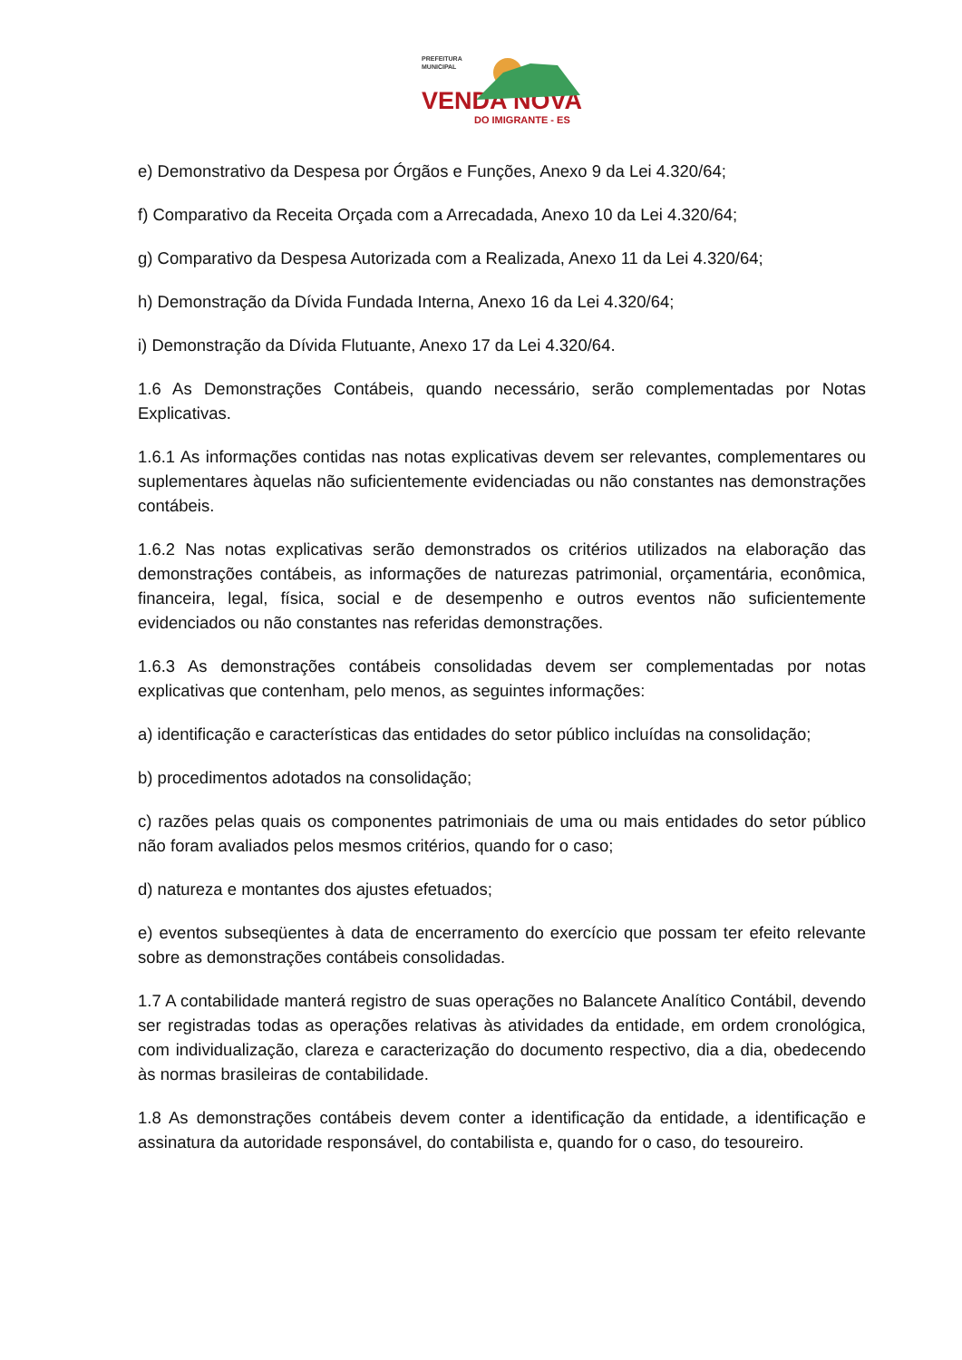PREFEITURA
MUNICIPAL
VENDA NOVA
DO IMIGRANTE - ES
e) Demonstrativo da Despesa por Órgãos e Funções, Anexo 9 da Lei 4.320/64;
f) Comparativo da Receita Orçada com a Arrecadada, Anexo 10 da Lei 4.320/64;
g) Comparativo da Despesa Autorizada com a Realizada, Anexo 11 da Lei 4.320/64;
h) Demonstração da Dívida Fundada Interna, Anexo 16 da Lei 4.320/64;
i) Demonstração da Dívida Flutuante, Anexo 17 da Lei 4.320/64.
1.6 As Demonstrações Contábeis, quando necessário, serão complementadas por Notas Explicativas.
1.6.1 As informações contidas nas notas explicativas devem ser relevantes, complementares ou suplementares àquelas não suficientemente evidenciadas ou não constantes nas demonstrações contábeis.
1.6.2 Nas notas explicativas serão demonstrados os critérios utilizados na elaboração das demonstrações contábeis, as informações de naturezas patrimonial, orçamentária, econômica, financeira, legal, física, social e de desempenho e outros eventos não suficientemente evidenciados ou não constantes nas referidas demonstrações.
1.6.3 As demonstrações contábeis consolidadas devem ser complementadas por notas explicativas que contenham, pelo menos, as seguintes informações:
a) identificação e características das entidades do setor público incluídas na consolidação;
b) procedimentos adotados na consolidação;
c) razões pelas quais os componentes patrimoniais de uma ou mais entidades do setor público não foram avaliados pelos mesmos critérios, quando for o caso;
d) natureza e montantes dos ajustes efetuados;
e) eventos subseqüentes à data de encerramento do exercício que possam ter efeito relevante sobre as demonstrações contábeis consolidadas.
1.7 A contabilidade manterá registro de suas operações no Balancete Analítico Contábil, devendo ser registradas todas as operações relativas às atividades da entidade, em ordem cronológica, com individualização, clareza e caracterização do documento respectivo, dia a dia, obedecendo às normas brasileiras de contabilidade.
1.8 As demonstrações contábeis devem conter a identificação da entidade, a identificação e assinatura da autoridade responsável, do contabilista e, quando for o caso, do tesoureiro.